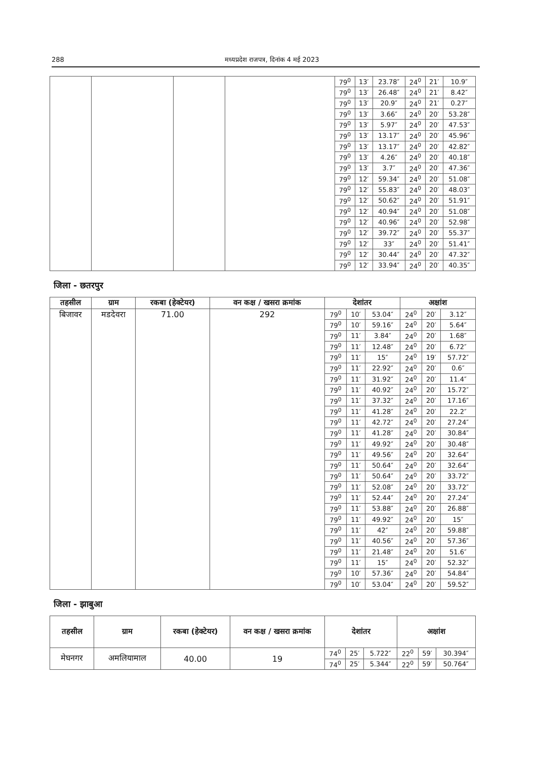288 मध्यप्रदेश राजपत्र, दिनांक 4 मई 2023
| | | | | 79<sup>0</sup> | 13′ | 23.78″ | 24<sup>0</sup> | 21′ | 10.9″ |
| | | | | 79<sup>0</sup> | 13′ | 26.48″ | 24<sup>0</sup> | 21′ | 8.42″ |
| | | | | 79<sup>0</sup> | 13′ | 20.9″ | 24<sup>0</sup> | 21′ | 0.27″ |
| | | | | 79<sup>0</sup> | 13′ | 3.66″ | 24<sup>0</sup> | 20′ | 53.28″ |
| | | | | 79<sup>0</sup> | 13′ | 5.97″ | 24<sup>0</sup> | 20′ | 47.53″ |
| | | | | 79<sup>0</sup> | 13′ | 13.17″ | 24<sup>0</sup> | 20′ | 45.96″ |
| | | | | 79<sup>0</sup> | 13′ | 13.17″ | 24<sup>0</sup> | 20′ | 42.82″ |
| | | | | 79<sup>0</sup> | 13′ | 4.26″ | 24<sup>0</sup> | 20′ | 40.18″ |
| | | | | 79<sup>0</sup> | 13′ | 3.7″ | 24<sup>0</sup> | 20′ | 47.36″ |
| | | | | 79<sup>0</sup> | 12′ | 59.34″ | 24<sup>0</sup> | 20′ | 51.08″ |
| | | | | 79<sup>0</sup> | 12′ | 55.83″ | 24<sup>0</sup> | 20′ | 48.03″ |
| | | | | 79<sup>0</sup> | 12′ | 50.62″ | 24<sup>0</sup> | 20′ | 51.91″ |
| | | | | 79<sup>0</sup> | 12′ | 40.94″ | 24<sup>0</sup> | 20′ | 51.08″ |
| | | | | 79<sup>0</sup> | 12′ | 40.96″ | 24<sup>0</sup> | 20′ | 52.98″ |
| | | | | 79<sup>0</sup> | 12′ | 39.72″ | 24<sup>0</sup> | 20′ | 55.37″ |
| | | | | 79<sup>0</sup> | 12′ | 33″ | 24<sup>0</sup> | 20′ | 51.41″ |
| | | | | 79<sup>0</sup> | 12′ | 30.44″ | 24<sup>0</sup> | 20′ | 47.32″ |
| | | | | 79<sup>0</sup> | 12′ | 33.94″ | 24<sup>0</sup> | 20′ | 40.35″ |
जिला - छतरपुर
| तहसील | ग्राम | रकबा (हेक्टेयर) | वन कक्ष / खसरा क्रमांक | देशांतर | | | अक्षांश | | |
| --- | --- | --- | --- | --- | --- | --- | --- | --- | --- |
| बिजावर | मडदेवरा | 71.00 | 292 | 79<sup>0</sup> | 10′ | 53.04″ | 24<sup>0</sup> | 20′ | 3.12″ |
| | | | | 79<sup>0</sup> | 10′ | 59.16″ | 24<sup>0</sup> | 20′ | 5.64″ |
| | | | | 79<sup>0</sup> | 11′ | 3.84″ | 24<sup>0</sup> | 20′ | 1.68″ |
| | | | | 79<sup>0</sup> | 11′ | 12.48″ | 24<sup>0</sup> | 20′ | 6.72″ |
| | | | | 79<sup>0</sup> | 11′ | 15″ | 24<sup>0</sup> | 19′ | 57.72″ |
| | | | | 79<sup>0</sup> | 11′ | 22.92″ | 24<sup>0</sup> | 20′ | 0.6″ |
| | | | | 79<sup>0</sup> | 11′ | 31.92″ | 24<sup>0</sup> | 20′ | 11.4″ |
| | | | | 79<sup>0</sup> | 11′ | 40.92″ | 24<sup>0</sup> | 20′ | 15.72″ |
| | | | | 79<sup>0</sup> | 11′ | 37.32″ | 24<sup>0</sup> | 20′ | 17.16″ |
| | | | | 79<sup>0</sup> | 11′ | 41.28″ | 24<sup>0</sup> | 20′ | 22.2″ |
| | | | | 79<sup>0</sup> | 11′ | 42.72″ | 24<sup>0</sup> | 20′ | 27.24″ |
| | | | | 79<sup>0</sup> | 11′ | 41.28″ | 24<sup>0</sup> | 20′ | 30.84″ |
| | | | | 79<sup>0</sup> | 11′ | 49.92″ | 24<sup>0</sup> | 20′ | 30.48″ |
| | | | | 79<sup>0</sup> | 11′ | 49.56″ | 24<sup>0</sup> | 20′ | 32.64″ |
| | | | | 79<sup>0</sup> | 11′ | 50.64″ | 24<sup>0</sup> | 20′ | 32.64″ |
| | | | | 79<sup>0</sup> | 11′ | 50.64″ | 24<sup>0</sup> | 20′ | 33.72″ |
| | | | | 79<sup>0</sup> | 11′ | 52.08″ | 24<sup>0</sup> | 20′ | 33.72″ |
| | | | | 79<sup>0</sup> | 11′ | 52.44″ | 24<sup>0</sup> | 20′ | 27.24″ |
| | | | | 79<sup>0</sup> | 11′ | 53.88″ | 24<sup>0</sup> | 20′ | 26.88″ |
| | | | | 79<sup>0</sup> | 11′ | 49.92″ | 24<sup>0</sup> | 20′ | 15″ |
| | | | | 79<sup>0</sup> | 11′ | 42″ | 24<sup>0</sup> | 20′ | 59.88″ |
| | | | | 79<sup>0</sup> | 11′ | 40.56″ | 24<sup>0</sup> | 20′ | 57.36″ |
| | | | | 79<sup>0</sup> | 11′ | 21.48″ | 24<sup>0</sup> | 20′ | 51.6″ |
| | | | | 79<sup>0</sup> | 11′ | 15″ | 24<sup>0</sup> | 20′ | 52.32″ |
| | | | | 79<sup>0</sup> | 10′ | 57.36″ | 24<sup>0</sup> | 20′ | 54.84″ |
| | | | | 79<sup>0</sup> | 10′ | 53.04″ | 24<sup>0</sup> | 20′ | 59.52″ |
जिला - झाबुआ
| तहसील | ग्राम | रकबा (हेक्टेयर) | वन कक्ष / खसरा क्रमांक | देशांतर | | | अक्षांश | | |
| --- | --- | --- | --- | --- | --- | --- | --- | --- | --- |
| मेघनगर | अमलियामाल | 40.00 | 19 | 74<sup>0</sup> | 25′ | 5.722″ | 22<sup>0</sup> | 59′ | 30.394″ |
| | | | | 74<sup>0</sup> | 25′ | 5.344″ | 22<sup>0</sup> | 59′ | 50.764″ |